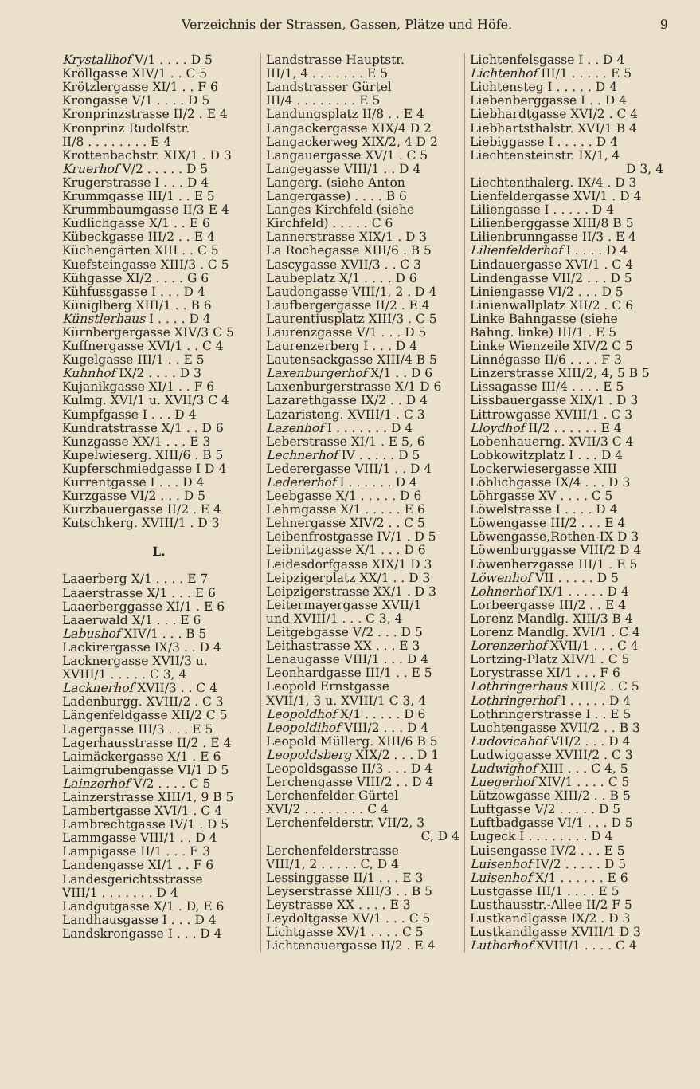Verzeichnis der Strassen, Gassen, Plätze und Höfe. 9
Krystallhof V/1 . . . . D 5
Kröllgasse XIV/1 . . C 5
Krötzlergasse XI/1 . . F 6
Krongasse V/1 . . . . D 5
Kronprinzstrasse II/2 . E 4
Kronprinz Rudolfstr.
II/8 . . . . . . . . E 4
Krottenbachstr. XIX/1 . D 3
Kruerhof V/2 . . . . . D 5
Krugerstrasse I . . . D 4
Krummgasse III/1 . . E 5
Krummbaumgasse II/3 E 4
Kudlichgasse X/1 . . E 6
Kübeckgasse III/2 . . E 4
Küchengärten XIII . . C 5
Kuefsteingasse XIII/3 . C 5
Kühgasse XI/2 . . . . G 6
Kühfussgasse I . . . D 4
Küniglberg XIII/1 . . B 6
Künstlerhaus I . . . . D 4
Kürnbergergasse XIV/3 C 5
Kuffnergasse XVI/1 . . C 4
Kugelgasse III/1 . . E 5
Kuhnhof IX/2 . . . . D 3
Kujanikgasse XI/1 . . F 6
Kulmg. XVI/1 u. XVII/3 C 4
Kumpfgasse I . . . D 4
Kundratstrasse X/1 . . D 6
Kunzgasse XX/1 . . . E 3
Kupelwieserg. XIII/6 . B 5
Kupferschmiedgasse I D 4
Kurrentgasse I . . . D 4
Kurzgasse VI/2 . . . D 5
Kurzbauergasse II/2 . E 4
Kutschkerg. XVIII/1 . D 3
L.
Laaerberg X/1 . . . . E 7
Laaerstrasse X/1 . . . E 6
Laaerberggasse XI/1 . E 6
Laaerwald X/1 . . . E 6
Labushof XIV/1 . . . B 5
Lackirergasse IX/3 . . D 4
Lacknergasse XVII/3 u.
XVIII/1 . . . . . C 3, 4
Lacknerhof XVII/3 . . C 4
Ladenburgg. XVIII/2 . C 3
Längenfeldgasse XII/2 C 5
Lagergasse III/3 . . . E 5
Lagerhausstrasse II/2 . E 4
Laimäckergasse X/1 . E 6
Laimgrubengasse VI/1 D 5
Lainzerhof V/2 . . . . C 5
Lainzerstrasse XIII/1, 9 B 5
Lambertgasse XVI/1 . C 4
Lambrechtgasse IV/1 . D 5
Lammgasse VIII/1 . . D 4
Lampigasse II/1 . . . E 3
Landengasse XI/1 . . F 6
Landesgerichtsstrasse
VIII/1 . . . . . . . D 4
Landgutgasse X/1 . D, E 6
Landhausgasse I . . . D 4
Landskrongasse I . . . D 4
Landstrasse Hauptstr.
III/1, 4 . . . . . . . E 5
Landstrasser Gürtel
III/4 . . . . . . . . E 5
Landungsplatz II/8 . . E 4
Langackergasse XIX/4 D 2
Langackerweg XIX/2, 4 D 2
Langauergasse XV/1 . C 5
Langegasse VIII/1 . . D 4
Langerg. (siehe Anton
Langergasse) . . . . B 6
Langes Kirchfeld (siehe
Kirchfeld) . . . . . C 6
Lannerstrasse XIX/1 . D 3
La Rochegasse XIII/6 . B 5
Lascygasse XVII/3 . . C 3
Laubeplatz X/1 . . . . D 6
Laudongasse VIII/1, 2 . D 4
Laufbergergasse II/2 . E 4
Laurentiusplatz XIII/3 . C 5
Laurenzgasse V/1 . . . D 5
Laurenzerberg I . . . D 4
Lautensackgasse XIII/4 B 5
Laxenburgerhof X/1 . . D 6
Laxenburgerstrasse X/1 D 6
Lazarethgasse IX/2 . . D 4
Lazaristeng. XVIII/1 . C 3
Lazenhof I . . . . . . . D 4
Leberstrasse XI/1 . E 5, 6
Lechnerhof IV . . . . . D 5
Lederergasse VIII/1 . . D 4
Ledererhof I . . . . . . D 4
Leebgasse X/1 . . . . . D 6
Lehmgasse X/1 . . . . . E 6
Lehnergasse XIV/2 . . C 5
Leibenfrostgasse IV/1 . D 5
Leibnitzgasse X/1 . . . D 6
Leidesdorfgasse XIX/1 D 3
Leipzigerplatz XX/1 . . D 3
Leipzigerstrasse XX/1 . D 3
Leitermayergasse XVII/1
und XVIII/1 . . . C 3, 4
Leitgebgasse V/2 . . . D 5
Leithastrasse XX . . . E 3
Lenaugasse VIII/1 . . . D 4
Leonhardgasse III/1 . . E 5
Leopold Ernstgasse
XVII/1, 3 u. XVIII/1 C 3, 4
Leopoldhof X/1 . . . . . D 6
Leopoldihof VIII/2 . . . D 4
Leopold Müllerg. XIII/6 B 5
Leopoldsberg XIX/2 . . . D 1
Leopoldsgasse II/3 . . . D 4
Lerchengasse VIII/2 . . D 4
Lerchenfelder Gürtel
XVI/2 . . . . . . . . C 4
Lerchenfelderstr. VII/2, 3
C, D 4
Lerchenfelderstrasse
VIII/1, 2 . . . . . C, D 4
Lessinggasse II/1 . . . E 3
Leyserstrasse XIII/3 . . B 5
Leystrasse XX . . . . E 3
Leydoltgasse XV/1 . . . C 5
Lichtgasse XV/1 . . . . C 5
Lichtenauergasse II/2 . E 4
Lichtenfelsgasse I . . D 4
Lichtenhof III/1 . . . . . E 5
Lichtensteg I . . . . . D 4
Liebenberggasse I . . D 4
Liebhardtgasse XVI/2 . C 4
Liebhartsthalstr. XVI/1 B 4
Liebiggasse I . . . . . D 4
Liechtensteinstr. IX/1, 4
D 3, 4
Liechtenthalerg. IX/4 . D 3
Lienfeldergasse XVI/1 . D 4
Liliengasse I . . . . . D 4
Lilienberggasse XIII/8 B 5
Lilienbrunngasse II/3 . E 4
Lilienfelderhof I . . . . D 4
Lindauergasse XVI/1 . C 4
Lindengasse VII/2 . . . D 5
Liniengasse VI/2 . . . D 5
Linienwallplatz XII/2 . C 6
Linke Bahngasse (siehe
Bahng. linke) III/1 . E 5
Linke Wienzeile XIV/2 C 5
Linnégasse II/6 . . . . F 3
Linzerstrasse XIII/2, 4, 5 B 5
Lissagasse III/4 . . . . E 5
Lissbauergasse XIX/1 . D 3
Littrowgasse XVIII/1 . C 3
Lloydhof II/2 . . . . . . E 4
Lobenhauerng. XVII/3 C 4
Lobkowitzplatz I . . . D 4
Lockerwiesergasse XIII
Löblichgasse IX/4 . . . D 3
Löhrgasse XV . . . . C 5
Löwelstrasse I . . . . D 4
Löwengasse III/2 . . . E 4
Löwengasse,Rothen-IX D 3
Löwenburggasse VIII/2 D 4
Löwenherzgasse III/1 . E 5
Löwenhof VII . . . . . D 5
Lohnerhof IX/1 . . . . . D 4
Lorbeergasse III/2 . . E 4
Lorenz Mandlg. XIII/3 B 4
Lorenz Mandlg. XVI/1 . C 4
Lorenzerhof XVII/1 . . . C 4
Lortzing-Platz XIV/1 . C 5
Lorystrasse XI/1 . . . F 6
Lothringerhaus XIII/2 . C 5
Lothringerhof I . . . . . D 4
Lothringerstrasse I . . E 5
Luchtengasse XVII/2 . . B 3
Ludovicahof VII/2 . . . D 4
Ludwiggasse XVIII/2 . C 3
Ludwighof XIII . . . C 4, 5
Luegerhof XIV/1 . . . . C 5
Lützowgasse XIII/2 . . B 5
Luftgasse V/2 . . . . . D 5
Luftbadgasse VI/1 . . . D 5
Lugeck I . . . . . . . . D 4
Luisengasse IV/2 . . . E 5
Luisenhof IV/2 . . . . . D 5
Luisenhof X/1 . . . . . . E 6
Lustgasse III/1 . . . . E 5
Lusthausstr.-Allee II/2 F 5
Lustkandlgasse IX/2 . D 3
Lustkandlgasse XVIII/1 D 3
Lutherhof XVIII/1 . . . . C 4